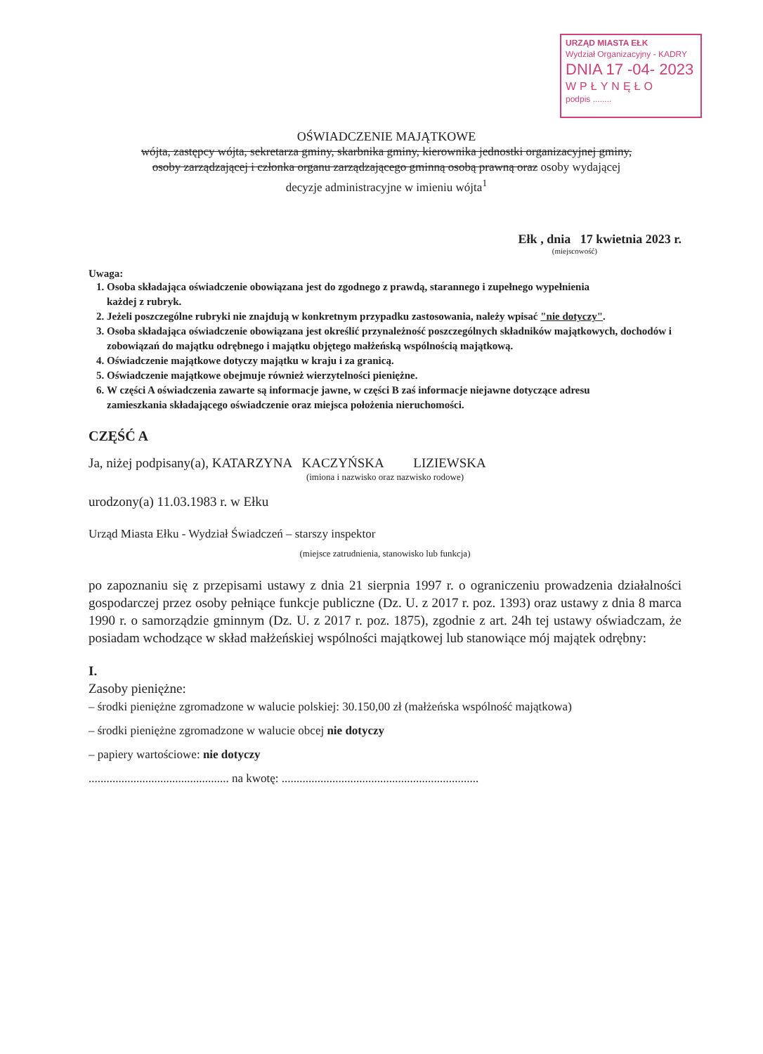URZĄD MIASTA EŁK
Wydział Organizacyjny - KADRY
DNIA 17 -04- 2023
WPŁYNĘŁO
podpis ........
OŚWIADCZENIE MAJĄTKOWE
wójta, zastępcy wójta, sekretarza gminy, skarbnika gminy, kierownika jednostki organizacyjnej gminy,
osoby zarządzającej i członka organu zarządzającego gminną osobą prawną oraz osoby wydającej
decyzje administracyjne w imieniu wójta<sup>1</sup>
Ełk , dnia 17 kwietnia 2023 r.
(miejscowość)
Uwaga:
1. Osoba składająca oświadczenie obowiązana jest do zgodnego z prawdą, starannego i zupełnego wypełnienia
każdej z rubryk.
2. Jeżeli poszczególne rubryki nie znajdują w konkretnym przypadku zastosowania, należy wpisać "nie dotyczy".
3. Osoba składająca oświadczenie obowiązana jest określić przynależność poszczególnych składników majątkowych, dochodów i zobowiązań do majątku odrębnego i majątku objętego małżeńską wspólnością majątkową.
4. Oświadczenie majątkowe dotyczy majątku w kraju i za granicą.
5. Oświadczenie majątkowe obejmuje również wierzytelności pieniężne.
6. W części A oświadczenia zawarte są informacje jawne, w części B zaś informacje niejawne dotyczące adresu
zamieszkania składającego oświadczenie oraz miejsca położenia nieruchomości.
CZĘŚĆ A
Ja, niżej podpisany(a), KATARZYNA KACZYŃSKA LIZIEWSKA
(imiona i nazwisko oraz nazwisko rodowe)
urodzony(a) 11.03.1983 r. w Ełku
Urząd Miasta Ełku - Wydział Świadczeń – starszy inspektor
(miejsce zatrudnienia, stanowisko lub funkcja)
po zapoznaniu się z przepisami ustawy z dnia 21 sierpnia 1997 r. o ograniczeniu prowadzenia działalności gospodarczej przez osoby pełniące funkcje publiczne (Dz. U. z 2017 r. poz. 1393) oraz ustawy z dnia 8 marca 1990 r. o samorządzie gminnym (Dz. U. z 2017 r. poz. 1875), zgodnie z art. 24h tej ustawy oświadczam, że posiadam wchodzące w skład małżeńskiej wspólności majątkowej lub stanowiące mój majątek odrębny:
I.
Zasoby pieniężne:
– środki pieniężne zgromadzone w walucie polskiej: 30.150,00 zł (małżeńska wspólność majątkowa)
– środki pieniężne zgromadzone w walucie obcej nie dotyczy
– papiery wartościowe: nie dotyczy
............................................... na kwotę: ..................................................................